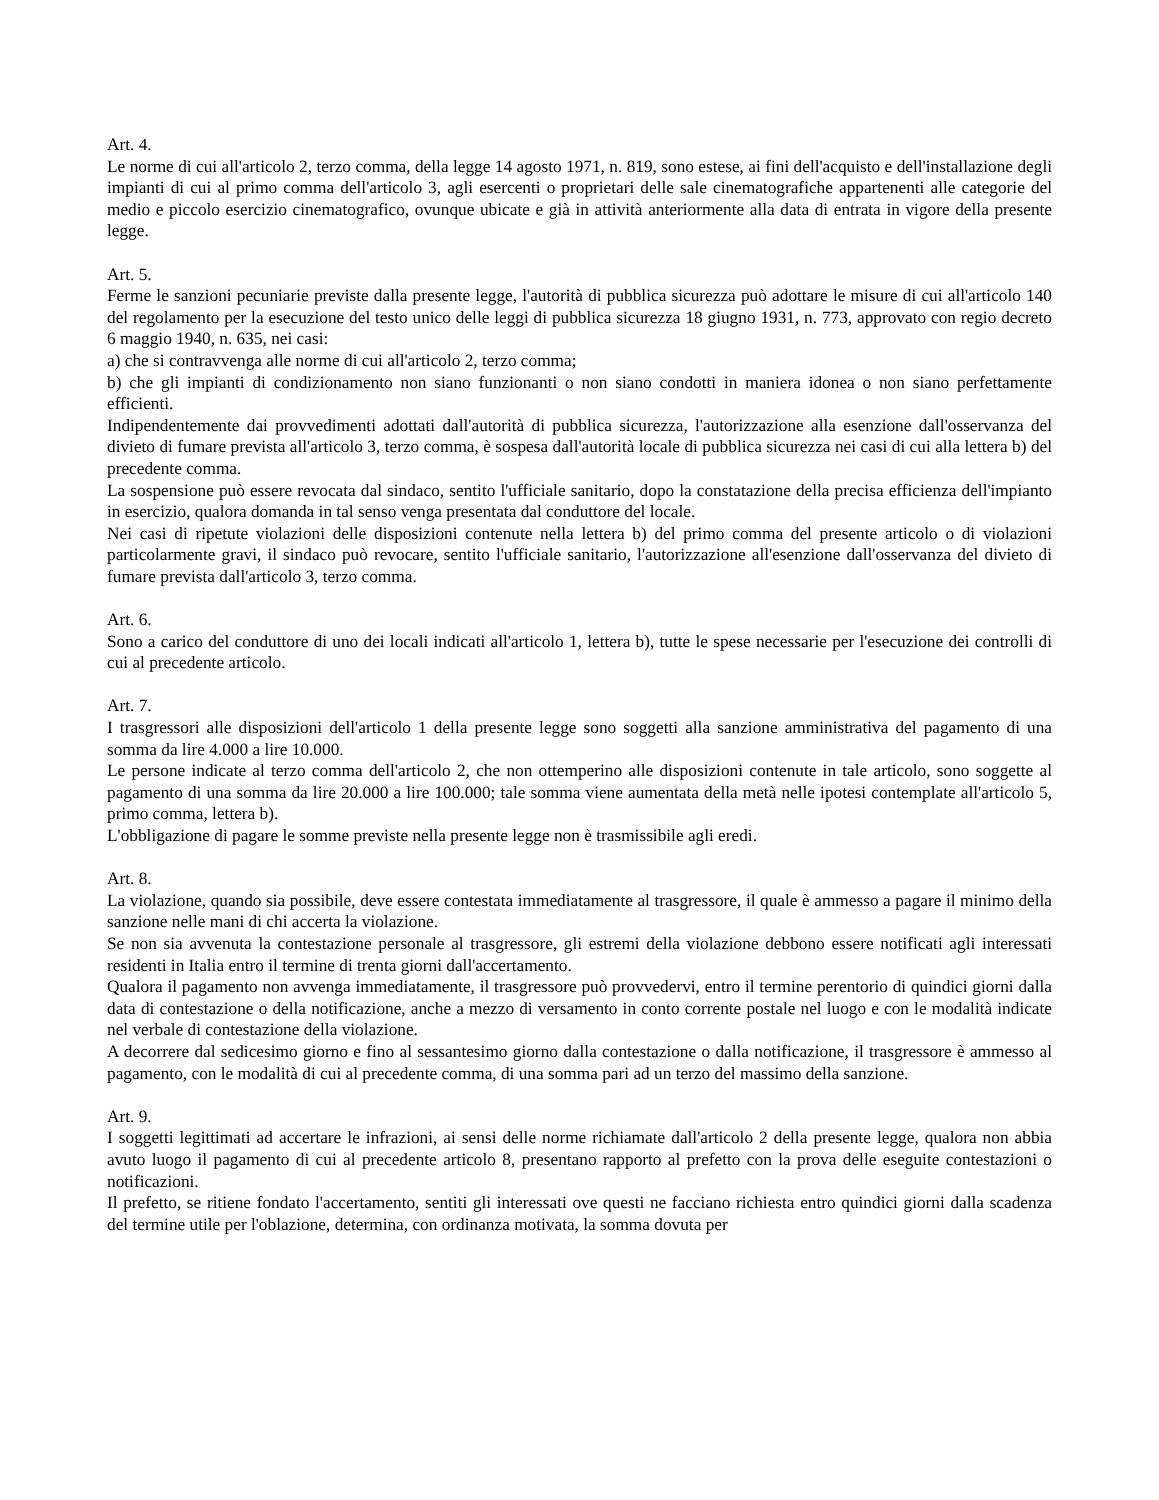Art. 4.
Le norme di cui all'articolo 2, terzo comma, della legge 14 agosto 1971, n. 819, sono estese, ai fini dell'acquisto e dell'installazione degli impianti di cui al primo comma dell'articolo 3, agli esercenti o proprietari delle sale cinematografiche appartenenti alle categorie del medio e piccolo esercizio cinematografico, ovunque ubicate e già in attività anteriormente alla data di entrata in vigore della presente legge.
Art. 5.
Ferme le sanzioni pecuniarie previste dalla presente legge, l'autorità di pubblica sicurezza può adottare le misure di cui all'articolo 140 del regolamento per la esecuzione del testo unico delle leggi di pubblica sicurezza 18 giugno 1931, n. 773, approvato con regio decreto 6 maggio 1940, n. 635, nei casi:
a) che si contravvenga alle norme di cui all'articolo 2, terzo comma;
b) che gli impianti di condizionamento non siano funzionanti o non siano condotti in maniera idonea o non siano perfettamente efficienti.
Indipendentemente dai provvedimenti adottati dall'autorità di pubblica sicurezza, l'autorizzazione alla esenzione dall'osservanza del divieto di fumare prevista all'articolo 3, terzo comma, è sospesa dall'autorità locale di pubblica sicurezza nei casi di cui alla lettera b) del precedente comma.
La sospensione può essere revocata dal sindaco, sentito l'ufficiale sanitario, dopo la constatazione della precisa efficienza dell'impianto in esercizio, qualora domanda in tal senso venga presentata dal conduttore del locale.
Nei casi di ripetute violazioni delle disposizioni contenute nella lettera b) del primo comma del presente articolo o di violazioni particolarmente gravi, il sindaco può revocare, sentito l'ufficiale sanitario, l'autorizzazione all'esenzione dall'osservanza del divieto di fumare prevista dall'articolo 3, terzo comma.
Art. 6.
Sono a carico del conduttore di uno dei locali indicati all'articolo 1, lettera b), tutte le spese necessarie per l'esecuzione dei controlli di cui al precedente articolo.
Art. 7.
I trasgressori alle disposizioni dell'articolo 1 della presente legge sono soggetti alla sanzione amministrativa del pagamento di una somma da lire 4.000 a lire 10.000.
Le persone indicate al terzo comma dell'articolo 2, che non ottemperino alle disposizioni contenute in tale articolo, sono soggette al pagamento di una somma da lire 20.000 a lire 100.000; tale somma viene aumentata della metà nelle ipotesi contemplate all'articolo 5, primo comma, lettera b).
L'obbligazione di pagare le somme previste nella presente legge non è trasmissibile agli eredi.
Art. 8.
La violazione, quando sia possibile, deve essere contestata immediatamente al trasgressore, il quale è ammesso a pagare il minimo della sanzione nelle mani di chi accerta la violazione.
Se non sia avvenuta la contestazione personale al trasgressore, gli estremi della violazione debbono essere notificati agli interessati residenti in Italia entro il termine di trenta giorni dall'accertamento.
Qualora il pagamento non avvenga immediatamente, il trasgressore può provvedervi, entro il termine perentorio di quindici giorni dalla data di contestazione o della notificazione, anche a mezzo di versamento in conto corrente postale nel luogo e con le modalità indicate nel verbale di contestazione della violazione.
A decorrere dal sedicesimo giorno e fino al sessantesimo giorno dalla contestazione o dalla notificazione, il trasgressore è ammesso al pagamento, con le modalità di cui al precedente comma, di una somma pari ad un terzo del massimo della sanzione.
Art. 9.
I soggetti legittimati ad accertare le infrazioni, ai sensi delle norme richiamate dall'articolo 2 della presente legge, qualora non abbia avuto luogo il pagamento di cui al precedente articolo 8, presentano rapporto al prefetto con la prova delle eseguite contestazioni o notificazioni.
Il prefetto, se ritiene fondato l'accertamento, sentiti gli interessati ove questi ne facciano richiesta entro quindici giorni dalla scadenza del termine utile per l'oblazione, determina, con ordinanza motivata, la somma dovuta per